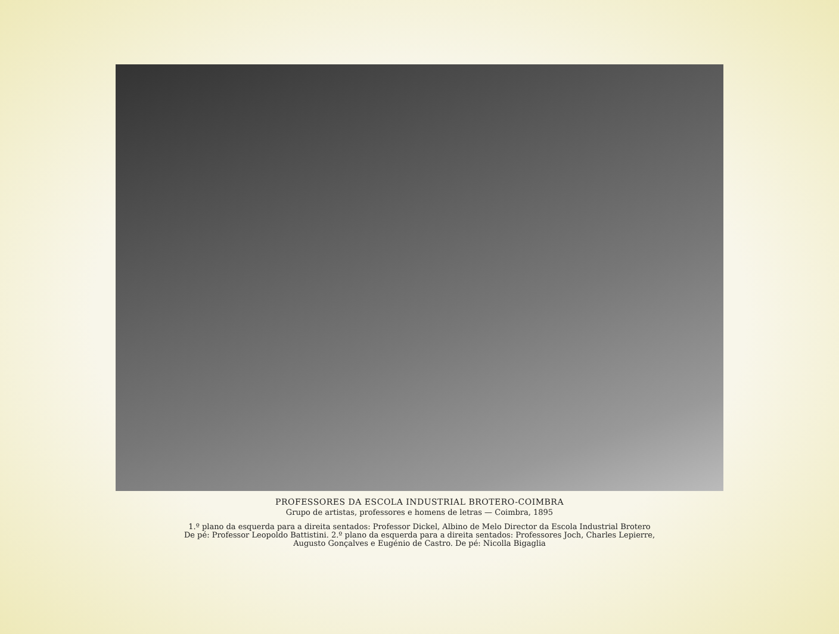PROFESSORES DA ESCOLA INDUSTRIAL BROTERO-COIMBRA
Grupo de artistas, professores e homens de letras — Coimbra, 1895
1.º plano da esquerda para a direita sentados: Professor Dickel, Albino de Melo Director da Escola Industrial Brotero
De pé: Professor Leopoldo Battistini. 2.º plano da esquerda para a direita sentados: Professores Joch, Charles Lepierre,
Augusto Gonçalves e Eugénio de Castro. De pé: Nicolla Bigaglia